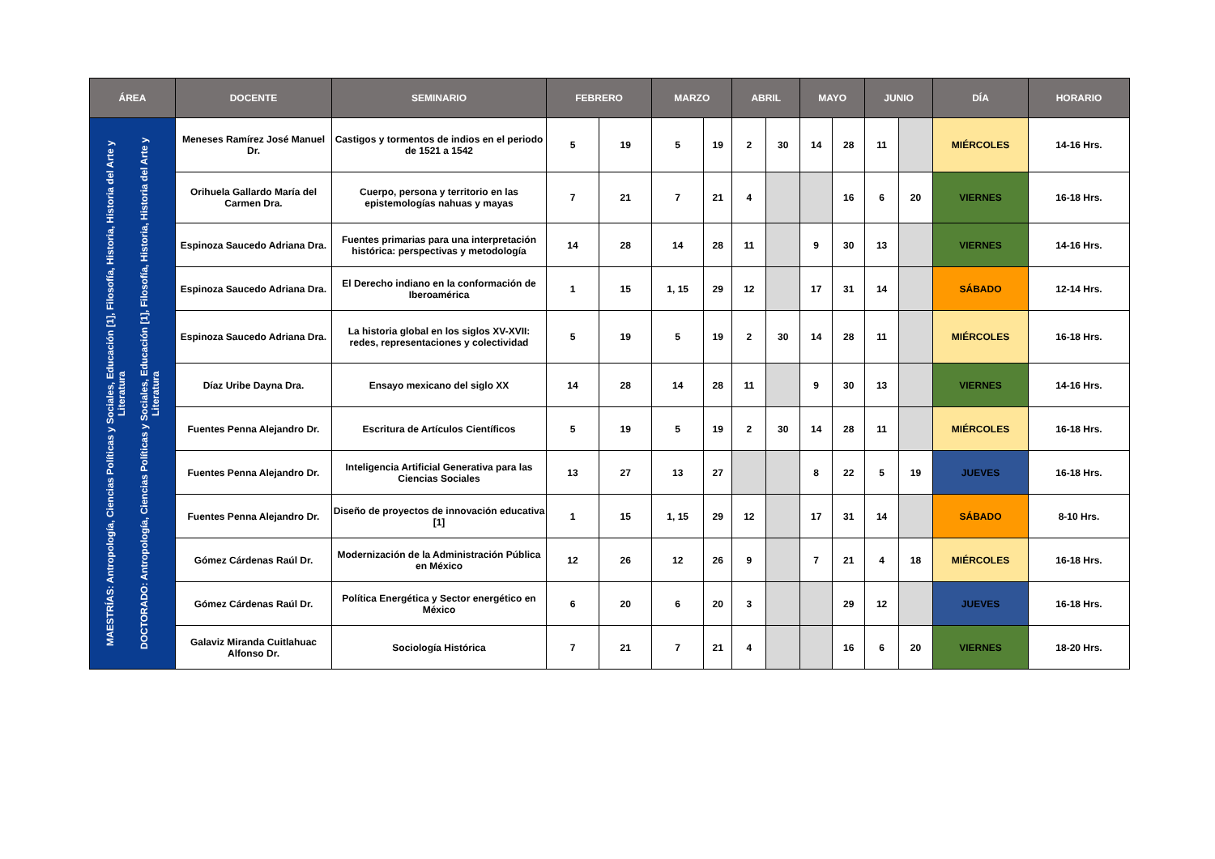| ÁREA | DOCENTE | SEMINARIO | FEBRERO | | MARZO | | ABRIL | | MAYO | | JUNIO | | DÍA | HORARIO |
| --- | --- | --- | --- | --- | --- | --- | --- | --- | --- | --- | --- | --- | --- | --- |
| MAESTRÍAS: Antropología, Ciencias Políticas y Sociales, Educación [1], Filosofía, Historia, Historia del Arte y Literatura DOCTORADO: Antropología, Ciencias Políticas y Sociales, Educación [1], Filosofía, Historia, Historia del Arte y Literatura | Meneses Ramírez José Manuel Dr. | Castigos y tormentos de indios en el periodo de 1521 a 1542 | 5 | 19 | 5 | 19 | 2 | 30 | 14 | 28 | 11 | | MIÉRCOLES | 14-16 Hrs. |
| | Orihuela Gallardo María del Carmen Dra. | Cuerpo, persona y territorio en las epistemologías nahuas y mayas | 7 | 21 | 7 | 21 | 4 | | | 16 | 6 | 20 | VIERNES | 16-18 Hrs. |
| | Espinoza Saucedo Adriana Dra. | Fuentes primarias para una interpretación histórica: perspectivas y metodología | 14 | 28 | 14 | 28 | 11 | | 9 | 30 | 13 | | VIERNES | 14-16 Hrs. |
| | Espinoza Saucedo Adriana Dra. | El Derecho indiano en la conformación de Iberoamérica | 1 | 15 | 1, 15 | 29 | 12 | | 17 | 31 | 14 | | SÁBADO | 12-14 Hrs. |
| | Espinoza Saucedo Adriana Dra. | La historia global en los siglos XV-XVII: redes, representaciones y colectividad | 5 | 19 | 5 | 19 | 2 | 30 | 14 | 28 | 11 | | MIÉRCOLES | 16-18 Hrs. |
| | Díaz Uribe Dayna Dra. | Ensayo mexicano del siglo XX | 14 | 28 | 14 | 28 | 11 | | 9 | 30 | 13 | | VIERNES | 14-16 Hrs. |
| | Fuentes Penna Alejandro Dr. | Escritura de Artículos Científicos | 5 | 19 | 5 | 19 | 2 | 30 | 14 | 28 | 11 | | MIÉRCOLES | 16-18 Hrs. |
| | Fuentes Penna Alejandro Dr. | Inteligencia Artificial Generativa para las Ciencias Sociales | 13 | 27 | 13 | 27 | | | 8 | 22 | 5 | 19 | JUEVES | 16-18 Hrs. |
| | Fuentes Penna Alejandro Dr. | Diseño de proyectos de innovación educativa [1] | 1 | 15 | 1, 15 | 29 | 12 | | 17 | 31 | 14 | | SÁBADO | 8-10 Hrs. |
| | Gómez Cárdenas Raúl Dr. | Modernización de la Administración Pública en México | 12 | 26 | 12 | 26 | 9 | | 7 | 21 | 4 | 18 | MIÉRCOLES | 16-18 Hrs. |
| | Gómez Cárdenas Raúl Dr. | Política Energética y Sector energético en México | 6 | 20 | 6 | 20 | 3 | | | 29 | 12 | | JUEVES | 16-18 Hrs. |
| | Galaviz Miranda Cuitlahuac Alfonso Dr. | Sociología Histórica | 7 | 21 | 7 | 21 | 4 | | | 16 | 6 | 20 | VIERNES | 18-20 Hrs. |